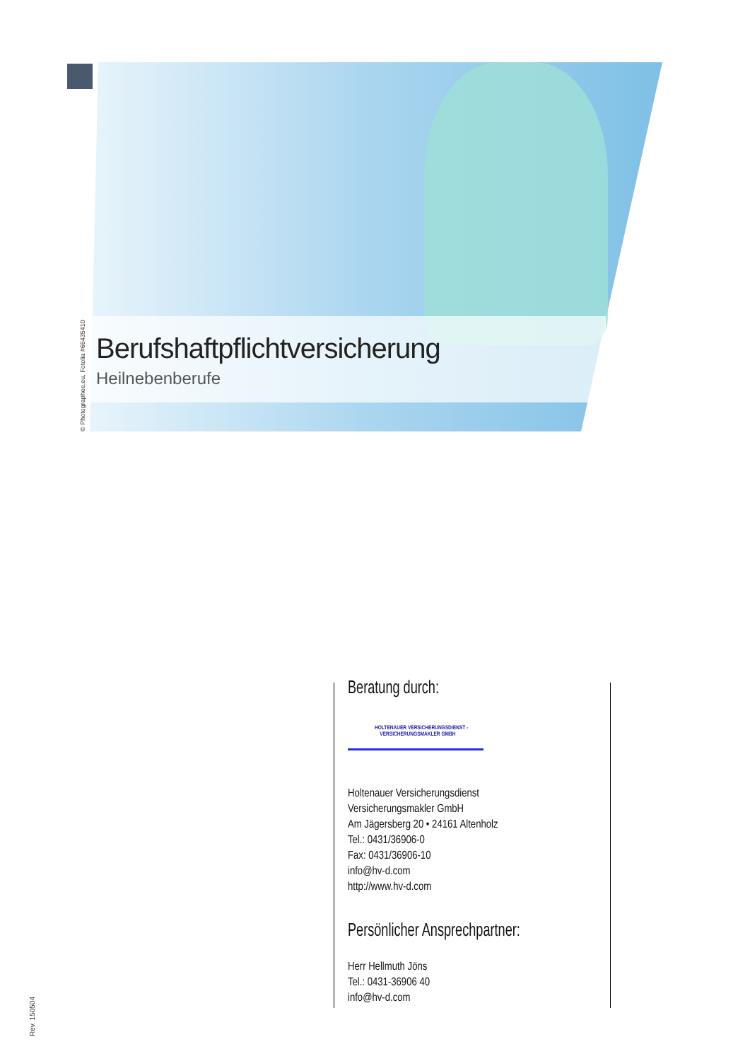Berufshaftpflichtversicherung
Heilnebenberufe
© Photographee.eu, Fotolia #66435410
Beratung durch:
HOLTENAUER VERSICHERUNGSDIENST -
VERSICHERUNGSMAKLER GMBH
Holtenauer Versicherungsdienst
Versicherungsmakler GmbH
Am Jägersberg 20 • 24161 Altenholz
Tel.: 0431/36906-0
Fax: 0431/36906-10
info@hv-d.com
http://www.hv-d.com
Persönlicher Ansprechpartner:
Herr Hellmuth Jöns
Tel.: 0431-36906 40
info@hv-d.com
Rev. 150504